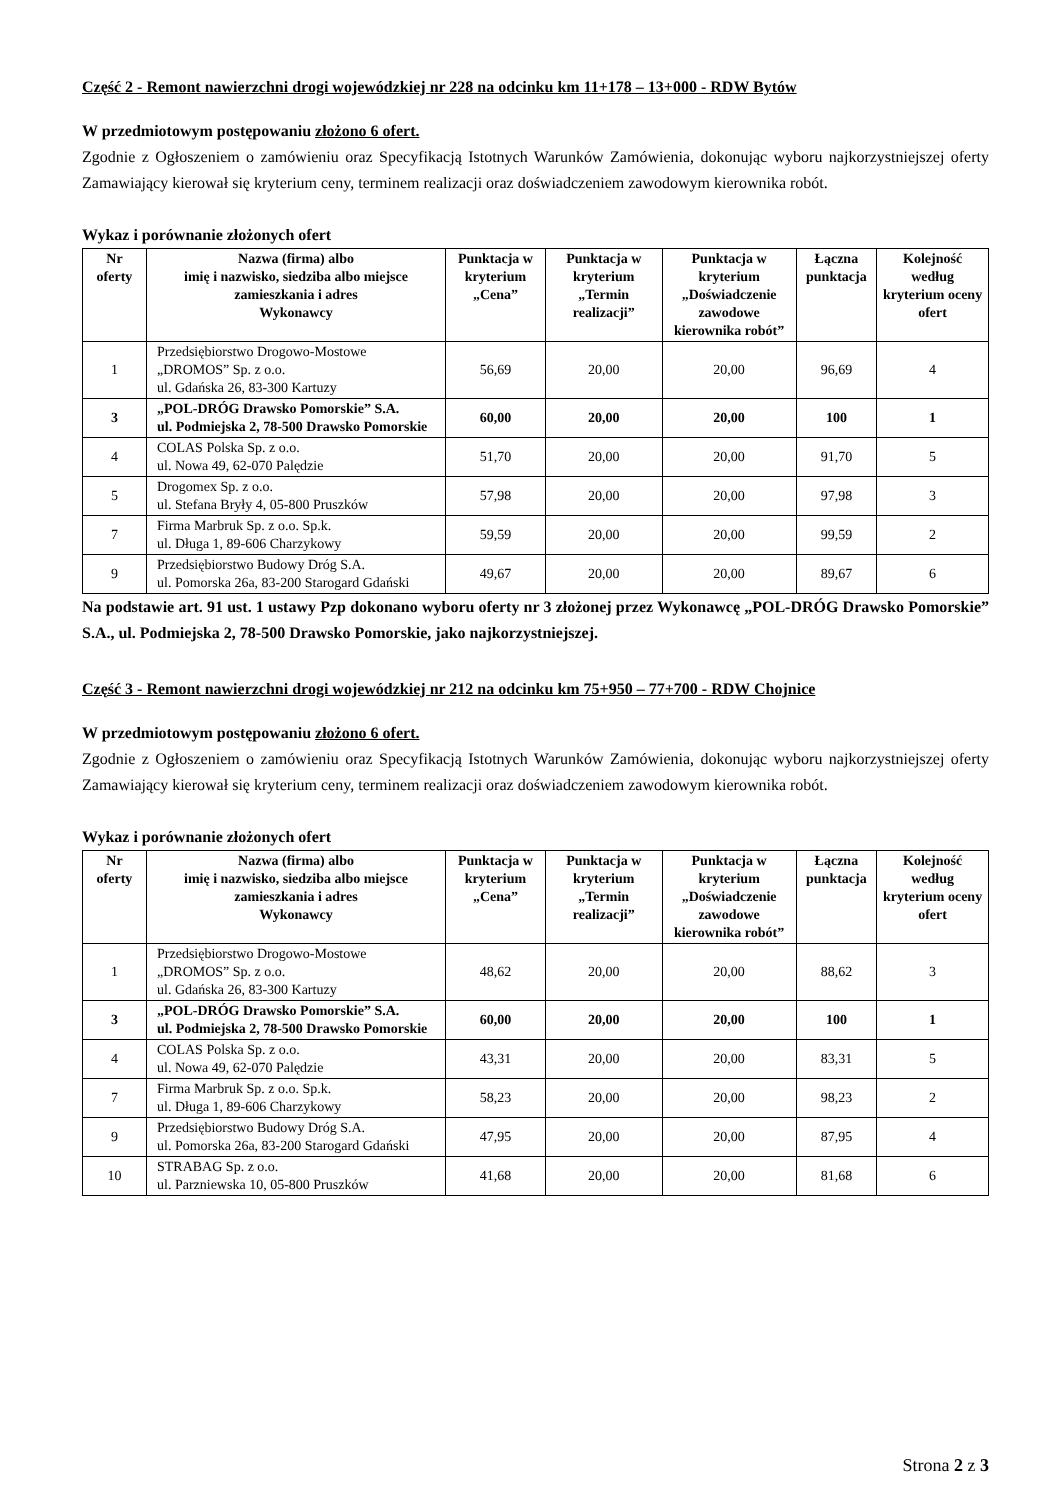Część 2 - Remont nawierzchni drogi wojewódzkiej nr 228 na odcinku km 11+178 – 13+000 - RDW Bytów
W przedmiotowym postępowaniu złożono 6 ofert.
Zgodnie z Ogłoszeniem o zamówieniu oraz Specyfikacją Istotnych Warunków Zamówienia, dokonując wyboru najkorzystniejszej oferty Zamawiający kierował się kryterium ceny, terminem realizacji oraz doświadczeniem zawodowym kierownika robót.
Wykaz i porównanie złożonych ofert
| Nr oferty | Nazwa (firma) albo imię i nazwisko, siedziba albo miejsce zamieszkania i adres Wykonawcy | Punktacja w kryterium „Cena” | Punktacja w kryterium „Termin realizacji” | Punktacja w kryterium „Doświadczenie zawodowe kierownika robót” | Łączna punktacja | Kolejność według kryterium oceny ofert |
| --- | --- | --- | --- | --- | --- | --- |
| 1 | Przedsiębiorstwo Drogowo-Mostowe „DROMOS” Sp. z o.o. ul. Gdańska 26, 83-300 Kartuzy | 56,69 | 20,00 | 20,00 | 96,69 | 4 |
| 3 | „POL-DRÓG Drawsko Pomorskie” S.A. ul. Podmiejska 2, 78-500 Drawsko Pomorskie | 60,00 | 20,00 | 20,00 | 100 | 1 |
| 4 | COLAS Polska Sp. z o.o. ul. Nowa 49, 62-070 Palędzie | 51,70 | 20,00 | 20,00 | 91,70 | 5 |
| 5 | Drogomex Sp. z o.o. ul. Stefana Bryły 4, 05-800 Pruszków | 57,98 | 20,00 | 20,00 | 97,98 | 3 |
| 7 | Firma Marbruk Sp. z o.o. Sp.k. ul. Długa 1, 89-606 Charzykowy | 59,59 | 20,00 | 20,00 | 99,59 | 2 |
| 9 | Przedsiębiorstwo Budowy Dróg S.A. ul. Pomorska 26a, 83-200 Starogard Gdański | 49,67 | 20,00 | 20,00 | 89,67 | 6 |
Na podstawie art. 91 ust. 1 ustawy Pzp dokonano wyboru oferty nr 3 złożonej przez Wykonawcę „POL-DRÓG Drawsko Pomorskie” S.A., ul. Podmiejska 2, 78-500 Drawsko Pomorskie, jako najkorzystniejszej.
Część 3 - Remont nawierzchni drogi wojewódzkiej nr 212 na odcinku km 75+950 – 77+700 - RDW Chojnice
W przedmiotowym postępowaniu złożono 6 ofert.
Zgodnie z Ogłoszeniem o zamówieniu oraz Specyfikacją Istotnych Warunków Zamówienia, dokonując wyboru najkorzystniejszej oferty Zamawiający kierował się kryterium ceny, terminem realizacji oraz doświadczeniem zawodowym kierownika robót.
Wykaz i porównanie złożonych ofert
| Nr oferty | Nazwa (firma) albo imię i nazwisko, siedziba albo miejsce zamieszkania i adres Wykonawcy | Punktacja w kryterium „Cena” | Punktacja w kryterium „Termin realizacji” | Punktacja w kryterium „Doświadczenie zawodowe kierownika robót” | Łączna punktacja | Kolejność według kryterium oceny ofert |
| --- | --- | --- | --- | --- | --- | --- |
| 1 | Przedsiębiorstwo Drogowo-Mostowe „DROMOS” Sp. z o.o. ul. Gdańska 26, 83-300 Kartuzy | 48,62 | 20,00 | 20,00 | 88,62 | 3 |
| 3 | „POL-DRÓG Drawsko Pomorskie” S.A. ul. Podmiejska 2, 78-500 Drawsko Pomorskie | 60,00 | 20,00 | 20,00 | 100 | 1 |
| 4 | COLAS Polska Sp. z o.o. ul. Nowa 49, 62-070 Palędzie | 43,31 | 20,00 | 20,00 | 83,31 | 5 |
| 7 | Firma Marbruk Sp. z o.o. Sp.k. ul. Długa 1, 89-606 Charzykowy | 58,23 | 20,00 | 20,00 | 98,23 | 2 |
| 9 | Przedsiębiorstwo Budowy Dróg S.A. ul. Pomorska 26a, 83-200 Starogard Gdański | 47,95 | 20,00 | 20,00 | 87,95 | 4 |
| 10 | STRABAG Sp. z o.o. ul. Parzniewska 10, 05-800 Pruszków | 41,68 | 20,00 | 20,00 | 81,68 | 6 |
Strona 2 z 3